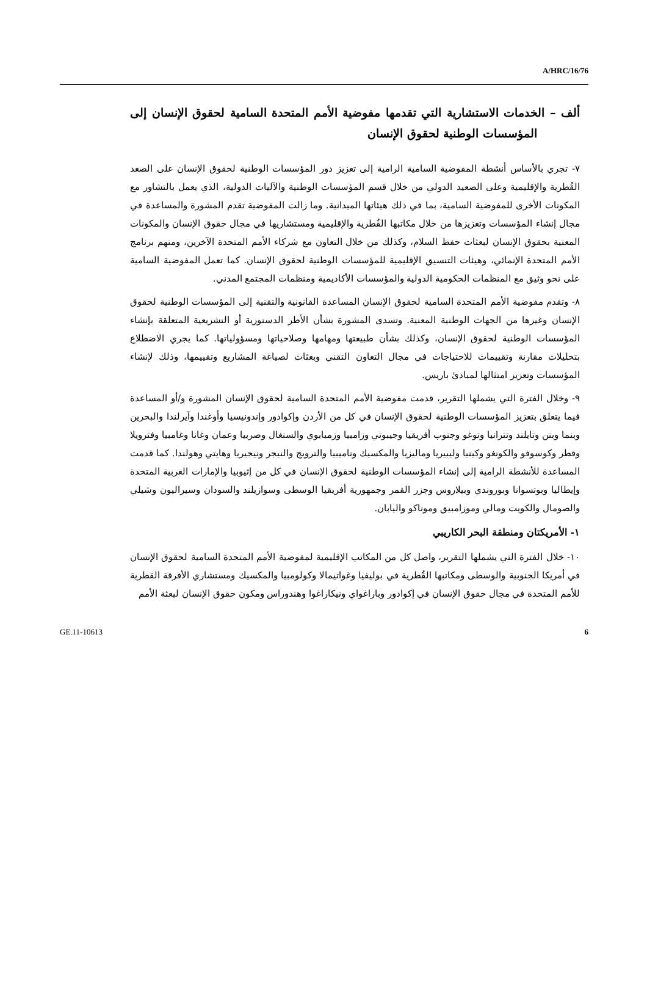A/HRC/16/76
ألف – الخدمات الاستشارية التي تقدمها مفوضية الأمم المتحدة السامية لحقوق الإنسان إلى المؤسسات الوطنية لحقوق الإنسان
٧- تجري بالأساس أنشطة المفوضية السامية الرامية إلى تعزيز دور المؤسسات الوطنية لحقوق الإنسان على الصعد القُطرية والإقليمية وعلى الصعيد الدولي من خلال قسم المؤسسات الوطنية والآليات الدولية، الذي يعمل بالتشاور مع المكونات الأخرى للمفوضية السامية، بما في ذلك هيئاتها الميدانية. وما زالت المفوضية تقدم المشورة والمساعدة في مجال إنشاء المؤسسات وتعزيزها من خلال مكاتبها القُطرية والإقليمية ومستشاريها في مجال حقوق الإنسان والمكونات المعنية بحقوق الإنسان لبعثات حفظ السلام، وكذلك من خلال التعاون مع شركاء الأمم المتحدة الآخرين، ومنهم برنامج الأمم المتحدة الإنمائي، وهيئات التنسيق الإقليمية للمؤسسات الوطنية لحقوق الإنسان. كما تعمل المفوضية السامية على نحو وثيق مع المنظمات الحكومية الدولية والمؤسسات الأكاديمية ومنظمات المجتمع المدني.
٨- وتقدم مفوضية الأمم المتحدة السامية لحقوق الإنسان المساعدة القانونية والتقنية إلى المؤسسات الوطنية لحقوق الإنسان وغيرها من الجهات الوطنية المعنية. وتسدى المشورة بشأن الأطر الدستورية أو التشريعية المتعلقة بإنشاء المؤسسات الوطنية لحقوق الإنسان، وكذلك بشأن طبيعتها ومهامها وصلاحياتها ومسؤولياتها. كما يجري الاضطلاع بتحليلات مقارنة وتقييمات للاحتياجات في مجال التعاون التقني وبعثات لصياغة المشاريع وتقييمها، وذلك لإنشاء المؤسسات وتعزيز امتثالها لمبادئ باريس.
٩- وخلال الفترة التي يشملها التقرير، قدمت مفوضية الأمم المتحدة السامية لحقوق الإنسان المشورة و/أو المساعدة فيما يتعلق بتعزيز المؤسسات الوطنية لحقوق الإنسان في كل من الأردن وإكوادور وإندونيسيا وأوغندا وآيرلندا والبحرين وبنما وبنن وتايلند وتترانيا وتوغو وجنوب أفريقيا وجيبوتي وزامبيا وزمبابوي والسنغال وصربيا وعمان وغانا وغامبيا وفترويلا وقطر وكوسوفو والكونغو وكينيا وليبيريا وماليزيا والمكسيك وناميبيا والنرويج والنيجر ونيجيريا وهايتي وهولندا. كما قدمت المساعدة للأنشطة الرامية إلى إنشاء المؤسسات الوطنية لحقوق الإنسان في كل من إثيوبيا والإمارات العربية المتحدة وإيطاليا وبوتسوانا وبوروندي وبيلاروس وجزر القمر وجمهورية أفريقيا الوسطى وسوازيلند والسودان وسيراليون وشيلي والصومال والكويت ومالي وموزامبيق وموناكو واليابان.
١- الأمريكتان ومنطقة البحر الكاريبي
١٠- خلال الفترة التي يشملها التقرير، واصل كل من المكاتب الإقليمية لمفوضية الأمم المتحدة السامية لحقوق الإنسان في أمريكا الجنوبية والوسطى ومكاتبها القُطرية في بوليفيا وغواتيمالا وكولومبيا والمكسيك ومستشاري الأفرقة القطرية للأمم المتحدة في مجال حقوق الإنسان في إكوادور وباراغواي ونيكاراغوا وهندوراس ومكون حقوق الإنسان لبعثة الأمم
GE.11-10613 6